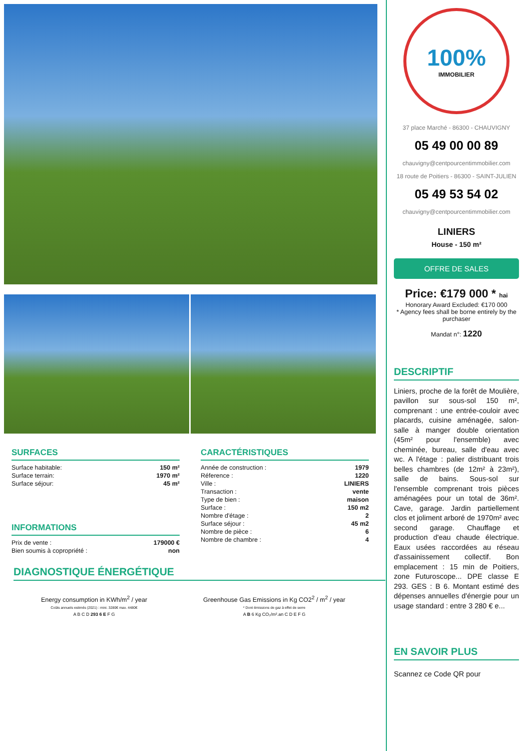SURFACES
| Surface habitable: | 150 m² |
| Surface terrain: | 1970 m² |
| Surface séjour: | 45 m² |
INFORMATIONS
| Prix de vente : | 179000 € |
| Bien soumis à copropriété : | non |
CARACTÉRISTIQUES
| Année de construction : | 1979 |
| Réference : | 1220 |
| Ville : | LINIERS |
| Transaction : | vente |
| Type de bien : | maison |
| Surface : | 150 m2 |
| Nombre d'étage : | 2 |
| Surface séjour : | 45 m2 |
| Nombre de pièce : | 6 |
| Nombre de chambre : | 4 |
DIAGNOSTIQUE ÉNERGÉTIQUE
Energy consumption in KWh/m<sup>2</sup> / year
Coûts annuels estimés (2021) : mini. 3280€ max. 4480€
A B C D 293 6 E F G
Greenhouse Gas Emissions in Kg CO2<sup>2</sup> / m<sup>2</sup> / year
* Dont émissions de gaz à effet de serre
A B 6 Kg CO₂/m².an C D E F G
100%
IMMOBILIER
37 place Marché - 86300 - CHAUVIGNY
05 49 00 00 89
chauvigny@centpourcentimmobilier.com
18 route de Poitiers - 86300 - SAINT-JULIEN
05 49 53 54 02
chauvigny@centpourcentimmobilier.com
LINIERS
House - 150 m²
OFFRE DE SALES
Price: €179 000 * hai
Honorary Award Excluded: €170 000
* Agency fees shall be borne entirely by the purchaser
Mandat n°: 1220
DESCRIPTIF
Liniers, proche de la forêt de Moulière, pavillon sur sous-sol 150 m², comprenant : une entrée-couloir avec placards, cuisine aménagée, salon-salle à manger double orientation (45m² pour l'ensemble) avec cheminée, bureau, salle d'eau avec wc. A l'étage : palier distribuant trois belles chambres (de 12m² à 23m²), salle de bains. Sous-sol sur l'ensemble comprenant trois pièces aménagées pour un total de 36m². Cave, garage. Jardin partiellement clos et joliment arboré de 1970m² avec second garage. Chauffage et production d'eau chaude électrique. Eaux usées raccordées au réseau d'assainissement collectif. Bon emplacement : 15 min de Poitiers, zone Futuroscope... DPE classe E 293. GES : B 6. Montant estimé des dépenses annuelles d'énergie pour un usage standard : entre 3 280 € e...
EN SAVOIR PLUS
Scannez ce Code QR pour